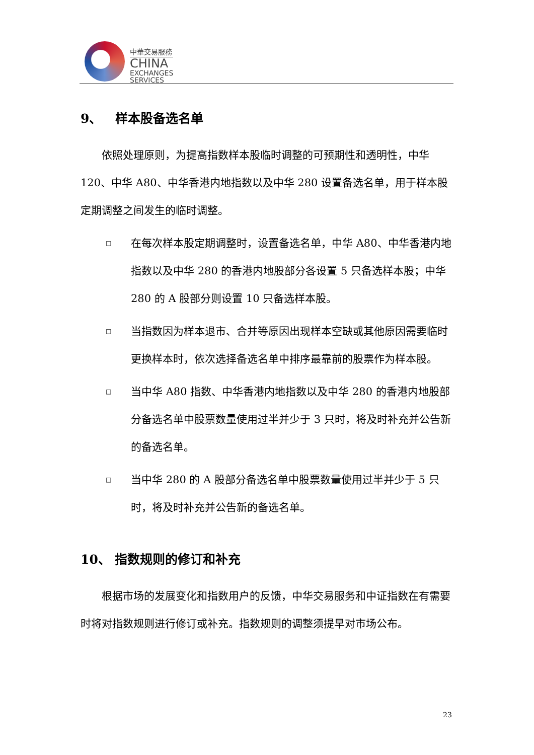中華交易服務
CHINA
EXCHANGES
SERVICES
9、 样本股备选名单
依照处理原则，为提高指数样本股临时调整的可预期性和透明性，中华 120、中华 A80、中华香港内地指数以及中华 280 设置备选名单，用于样本股定期调整之间发生的临时调整。
□
在每次样本股定期调整时，设置备选名单，中华 A80、中华香港内地指数以及中华 280 的香港内地股部分各设置 5 只备选样本股；中华 280 的 A 股部分则设置 10 只备选样本股。
□
当指数因为样本退市、合并等原因出现样本空缺或其他原因需要临时更换样本时，依次选择备选名单中排序最靠前的股票作为样本股。
□
当中华 A80 指数、中华香港内地指数以及中华 280 的香港内地股部分备选名单中股票数量使用过半并少于 3 只时，将及时补充并公告新的备选名单。
□
当中华 280 的 A 股部分备选名单中股票数量使用过半并少于 5 只时，将及时补充并公告新的备选名单。
10、 指数规则的修订和补充
根据市场的发展变化和指数用户的反馈，中华交易服务和中证指数在有需要时将对指数规则进行修订或补充。指数规则的调整须提早对市场公布。
23